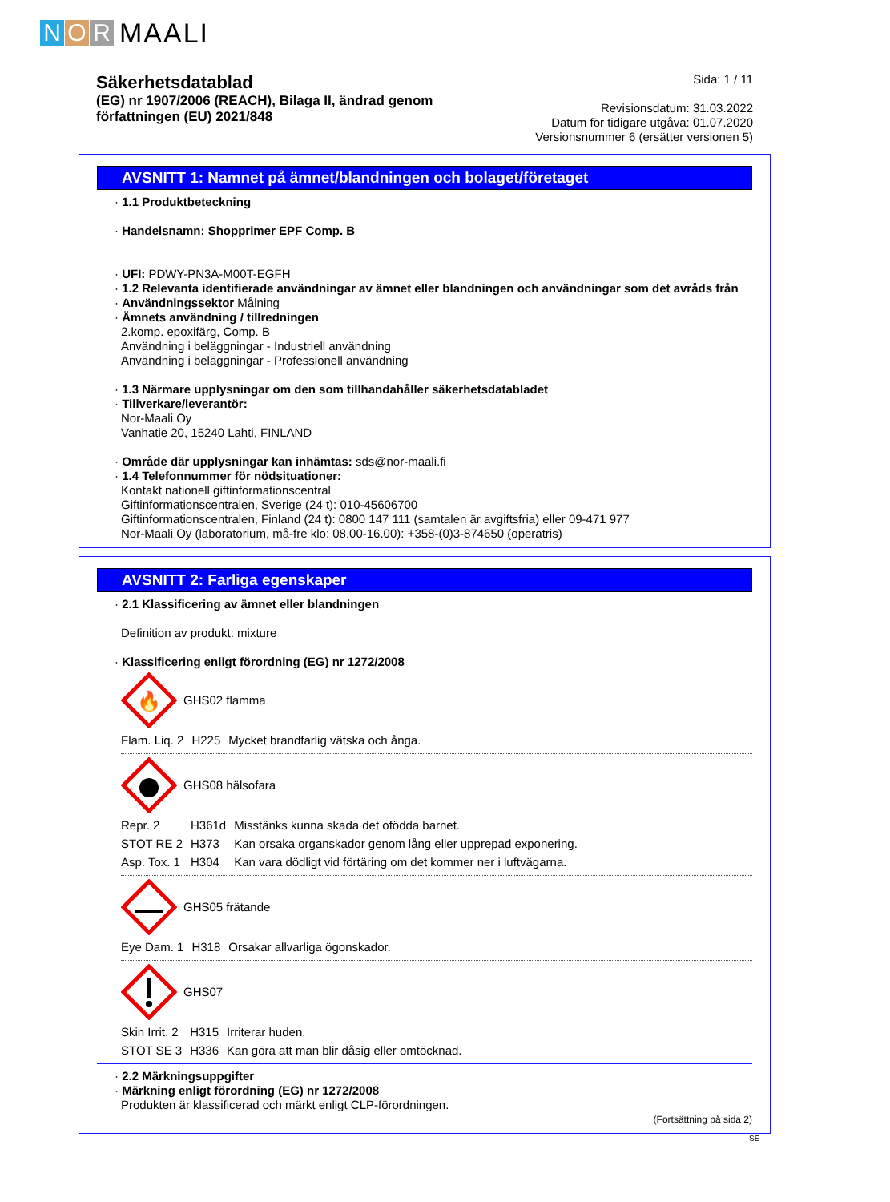N O R MAALI
Säkerhetsdatablad
(EG) nr 1907/2006 (REACH), Bilaga II, ändrad genom
författningen (EU) 2021/848
Sida: 1 / 11
Revisionsdatum: 31.03.2022
Datum för tidigare utgåva: 01.07.2020
Versionsnummer 6 (ersätter versionen 5)
AVSNITT 1: Namnet på ämnet/blandningen och bolaget/företaget
· 1.1 Produktbeteckning
· Handelsnamn: Shopprimer EPF Comp. B
· UFI: PDWY-PN3A-M00T-EGFH
· 1.2 Relevanta identifierade användningar av ämnet eller blandningen och användningar som det avråds från
· Användningssektor Målning
· Ämnets användning / tillredningen
2.komp. epoxifärg, Comp. B
Användning i beläggningar - Industriell användning
Användning i beläggningar - Professionell användning
· 1.3 Närmare upplysningar om den som tillhandahåller säkerhetsdatabladet
· Tillverkare/leverantör:
Nor-Maali Oy
Vanhatie 20, 15240 Lahti, FINLAND
· Område där upplysningar kan inhämtas: sds@nor-maali.fi
· 1.4 Telefonnummer för nödsituationer:
Kontakt nationell giftinformationscentral
Giftinformationscentralen, Sverige (24 t): 010-45606700
Giftinformationscentralen, Finland (24 t): 0800 147 111 (samtalen är avgiftsfria) eller 09-471 977
Nor-Maali Oy (laboratorium, må-fre klo: 08.00-16.00): +358-(0)3-874650 (operatris)
AVSNITT 2: Farliga egenskaper
· 2.1 Klassificering av ämnet eller blandningen
Definition av produkt: mixture
· Klassificering enligt förordning (EG) nr 1272/2008
🔥
GHS02 flamma
| Flam. Liq. 2 | H225 | Mycket brandfarlig vätska och ånga. |
GHS08 hälsofara
| Repr. 2 | H361d | Misstänks kunna skada det ofödda barnet. |
| STOT RE 2 | H373 | Kan orsaka organskador genom lång eller upprepad exponering. |
| Asp. Tox. 1 | H304 | Kan vara dödligt vid förtäring om det kommer ner i luftvägarna. |
GHS05 frätande
| Eye Dam. 1 | H318 | Orsakar allvarliga ögonskador. |
GHS07
| Skin Irrit. 2 | H315 | Irriterar huden. |
| STOT SE 3 | H336 | Kan göra att man blir dåsig eller omtöcknad. |
· 2.2 Märkningsuppgifter
· Märkning enligt förordning (EG) nr 1272/2008
Produkten är klassificerad och märkt enligt CLP-förordningen.
(Fortsättning på sida 2)
SE